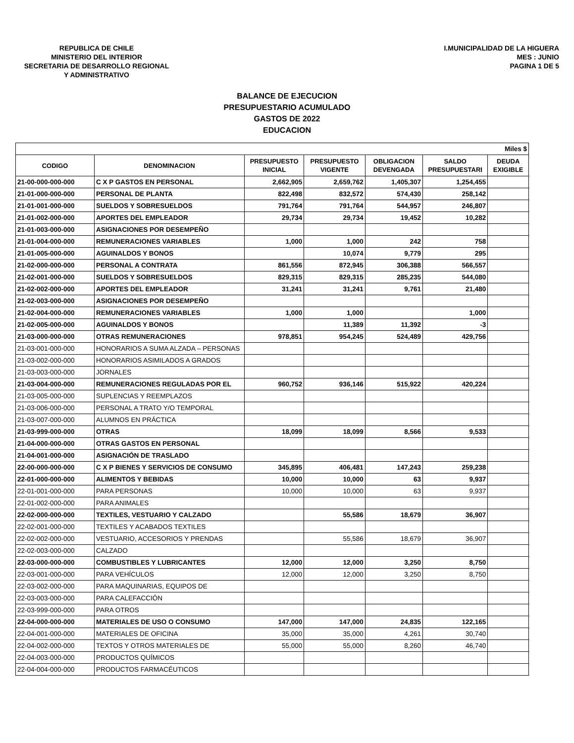REPUBLICA DE CHILE
MINISTERIO DEL INTERIOR
SECRETARIA DE DESARROLLO REGIONAL
Y ADMINISTRATIVO
I.MUNICIPALIDAD DE LA HIGUERA
MES : JUNIO
PAGINA 1 DE 5
BALANCE DE EJECUCION
PRESUPUESTARIO ACUMULADO
GASTOS DE 2022
EDUCACION
| Miles $ | | | | | | |
| CODIGO | DENOMINACION | PRESUPUESTO INICIAL | PRESUPUESTO VIGENTE | OBLIGACION DEVENGADA | SALDO PRESUPUESTARI | DEUDA EXIGIBLE |
| 21-00-000-000-000 | C X P GASTOS EN PERSONAL | 2,662,905 | 2,659,762 | 1,405,307 | 1,254,455 | |
| 21-01-000-000-000 | PERSONAL DE PLANTA | 822,498 | 832,572 | 574,430 | 258,142 | |
| 21-01-001-000-000 | SUELDOS Y SOBRESUELDOS | 791,764 | 791,764 | 544,957 | 246,807 | |
| 21-01-002-000-000 | APORTES DEL EMPLEADOR | 29,734 | 29,734 | 19,452 | 10,282 | |
| 21-01-003-000-000 | ASIGNACIONES POR DESEMPEÑO | | | | | |
| 21-01-004-000-000 | REMUNERACIONES VARIABLES | 1,000 | 1,000 | 242 | 758 | |
| 21-01-005-000-000 | AGUINALDOS Y BONOS | | 10,074 | 9,779 | 295 | |
| 21-02-000-000-000 | PERSONAL A CONTRATA | 861,556 | 872,945 | 306,388 | 566,557 | |
| 21-02-001-000-000 | SUELDOS Y SOBRESUELDOS | 829,315 | 829,315 | 285,235 | 544,080 | |
| 21-02-002-000-000 | APORTES DEL EMPLEADOR | 31,241 | 31,241 | 9,761 | 21,480 | |
| 21-02-003-000-000 | ASIGNACIONES POR DESEMPEÑO | | | | | |
| 21-02-004-000-000 | REMUNERACIONES VARIABLES | 1,000 | 1,000 | | 1,000 | |
| 21-02-005-000-000 | AGUINALDOS Y BONOS | | 11,389 | 11,392 | -3 | |
| 21-03-000-000-000 | OTRAS REMUNERACIONES | 978,851 | 954,245 | 524,489 | 429,756 | |
| 21-03-001-000-000 | HONORARIOS A SUMA ALZADA – PERSONAS | | | | | |
| 21-03-002-000-000 | HONORARIOS ASIMILADOS A GRADOS | | | | | |
| 21-03-003-000-000 | JORNALES | | | | | |
| 21-03-004-000-000 | REMUNERACIONES REGULADAS POR EL | 960,752 | 936,146 | 515,922 | 420,224 | |
| 21-03-005-000-000 | SUPLENCIAS Y REEMPLAZOS | | | | | |
| 21-03-006-000-000 | PERSONAL A TRATO Y/O TEMPORAL | | | | | |
| 21-03-007-000-000 | ALUMNOS EN PRÁCTICA | | | | | |
| 21-03-999-000-000 | OTRAS | 18,099 | 18,099 | 8,566 | 9,533 | |
| 21-04-000-000-000 | OTRAS GASTOS EN PERSONAL | | | | | |
| 21-04-001-000-000 | ASIGNACIÓN DE TRASLADO | | | | | |
| 22-00-000-000-000 | C X P BIENES Y SERVICIOS DE CONSUMO | 345,895 | 406,481 | 147,243 | 259,238 | |
| 22-01-000-000-000 | ALIMENTOS Y BEBIDAS | 10,000 | 10,000 | 63 | 9,937 | |
| 22-01-001-000-000 | PARA PERSONAS | 10,000 | 10,000 | 63 | 9,937 | |
| 22-01-002-000-000 | PARA ANIMALES | | | | | |
| 22-02-000-000-000 | TEXTILES, VESTUARIO Y CALZADO | | 55,586 | 18,679 | 36,907 | |
| 22-02-001-000-000 | TEXTILES Y ACABADOS TEXTILES | | | | | |
| 22-02-002-000-000 | VESTUARIO, ACCESORIOS Y PRENDAS | | 55,586 | 18,679 | 36,907 | |
| 22-02-003-000-000 | CALZADO | | | | | |
| 22-03-000-000-000 | COMBUSTIBLES Y LUBRICANTES | 12,000 | 12,000 | 3,250 | 8,750 | |
| 22-03-001-000-000 | PARA VEHÍCULOS | 12,000 | 12,000 | 3,250 | 8,750 | |
| 22-03-002-000-000 | PARA MAQUINARIAS, EQUIPOS DE | | | | | |
| 22-03-003-000-000 | PARA CALEFACCIÓN | | | | | |
| 22-03-999-000-000 | PARA OTROS | | | | | |
| 22-04-000-000-000 | MATERIALES DE USO O CONSUMO | 147,000 | 147,000 | 24,835 | 122,165 | |
| 22-04-001-000-000 | MATERIALES DE OFICINA | 35,000 | 35,000 | 4,261 | 30,740 | |
| 22-04-002-000-000 | TEXTOS Y OTROS MATERIALES DE | 55,000 | 55,000 | 8,260 | 46,740 | |
| 22-04-003-000-000 | PRODUCTOS QUÍMICOS | | | | | |
| 22-04-004-000-000 | PRODUCTOS FARMACÉUTICOS | | | | | |